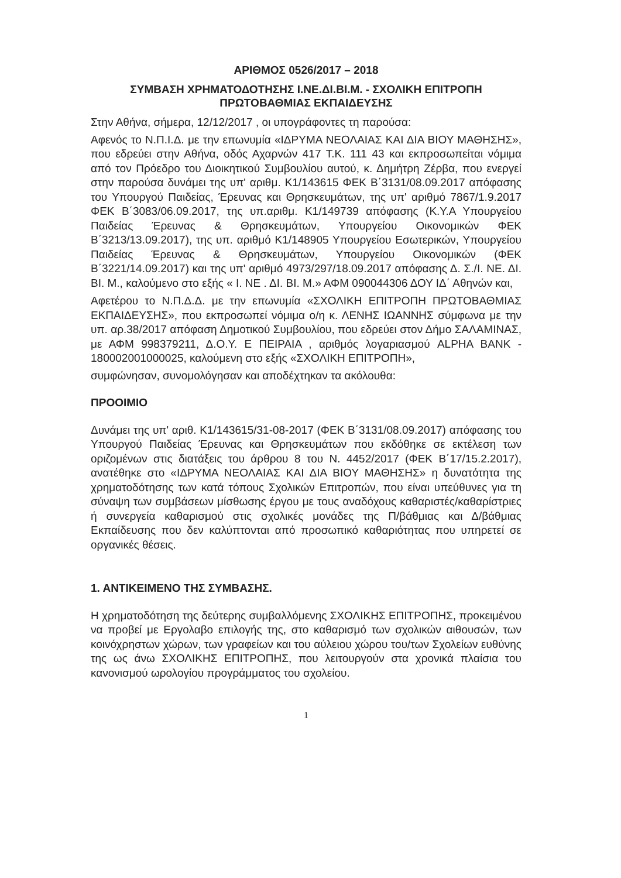ΑΡΙΘΜΟΣ 0526/2017 – 2018
ΣΥΜΒΑΣΗ ΧΡΗΜΑΤΟΔΟΤΗΣΗΣ Ι.ΝΕ.ΔΙ.ΒΙ.Μ. - ΣΧΟΛΙΚΗ ΕΠΙΤΡΟΠΗ
ΠΡΩΤΟΒΑΘΜΙΑΣ ΕΚΠΑΙΔΕΥΣΗΣ
Στην Αθήνα, σήμερα, 12/12/2017 , οι υπογράφοντες τη παρούσα:
Αφενός το Ν.Π.Ι.Δ. με την επωνυμία «ΙΔΡΥΜΑ ΝΕΟΛΑΙΑΣ ΚΑΙ ΔΙΑ ΒΙΟΥ ΜΑΘΗΣΗΣ», που εδρεύει στην Αθήνα, οδός Αχαρνών 417 Τ.Κ. 111 43 και εκπροσωπείται νόμιμα από τον Πρόεδρο του Διοικητικού Συμβουλίου αυτού, κ. Δημήτρη Ζέρβα, που ενεργεί στην παρούσα δυνάμει της υπ' αριθμ. Κ1/143615 ΦΕΚ Β΄3131/08.09.2017 απόφασης του Υπουργού Παιδείας, Έρευνας και Θρησκευμάτων, της υπ' αριθμό 7867/1.9.2017 ΦΕΚ Β΄3083/06.09.2017, της υπ.αριθμ. Κ1/149739 απόφασης (Κ.Υ.Α Υπουργείου Παιδείας Έρευνας & Θρησκευμάτων, Υπουργείου Οικονομικών ΦΕΚ Β΄3213/13.09.2017), της υπ. αριθμό Κ1/148905 Υπουργείου Εσωτερικών, Υπουργείου Παιδείας Έρευνας & Θρησκευμάτων, Υπουργείου Οικονομικών (ΦΕΚ Β΄3221/14.09.2017) και της υπ' αριθμό 4973/297/18.09.2017 απόφασης Δ. Σ./Ι. ΝΕ. ΔΙ. ΒΙ. Μ., καλούμενο στο εξής « Ι. ΝΕ . ΔΙ. ΒΙ. Μ.» ΑΦΜ 090044306 ΔΟΥ ΙΔ΄ Αθηνών και,
Αφετέρου το Ν.Π.Δ.Δ. με την επωνυμία «ΣΧΟΛΙΚΗ ΕΠΙΤΡΟΠΗ ΠΡΩΤΟΒΑΘΜΙΑΣ ΕΚΠΑΙΔΕΥΣΗΣ», που εκπροσωπεί νόμιμα ο/η κ. ΛΕΝΗΣ ΙΩΑΝΝΗΣ σύμφωνα με την υπ. αρ.38/2017 απόφαση Δημοτικού Συμβουλίου, που εδρεύει στον Δήμο ΣΑΛΑΜΙΝΑΣ, με ΑΦΜ 998379211, Δ.Ο.Υ. Ε ΠΕΙΡΑΙΑ , αριθμός λογαριασμού ALPHA BANK - 180002001000025, καλούμενη στο εξής «ΣΧΟΛΙΚΗ ΕΠΙΤΡΟΠΗ»,
συμφώνησαν, συνομολόγησαν και αποδέχτηκαν τα ακόλουθα:
ΠΡΟΟΙΜΙΟ
Δυνάμει της υπ' αριθ. Κ1/143615/31-08-2017 (ΦΕΚ Β΄3131/08.09.2017) απόφασης του Υπουργού Παιδείας Έρευνας και Θρησκευμάτων που εκδόθηκε σε εκτέλεση των οριζομένων στις διατάξεις του άρθρου 8 του Ν. 4452/2017 (ΦΕΚ Β΄17/15.2.2017), ανατέθηκε στο «ΙΔΡΥΜΑ ΝΕΟΛΑΙΑΣ ΚΑΙ ΔΙΑ ΒΙΟΥ ΜΑΘΗΣΗΣ» η δυνατότητα της χρηματοδότησης των κατά τόπους Σχολικών Επιτροπών, που είναι υπεύθυνες για τη σύναψη των συμβάσεων μίσθωσης έργου με τους αναδόχους καθαριστές/καθαρίστριες ή συνεργεία καθαρισμού στις σχολικές μονάδες της Π/βάθμιας και Δ/βάθμιας Εκπαίδευσης που δεν καλύπτονται από προσωπικό καθαριότητας που υπηρετεί σε οργανικές θέσεις.
1. ΑΝΤΙΚΕΙΜΕΝΟ ΤΗΣ ΣΥΜΒΑΣΗΣ.
Η χρηματοδότηση της δεύτερης συμβαλλόμενης ΣΧΟΛΙΚΗΣ ΕΠΙΤΡΟΠΗΣ, προκειμένου να προβεί με Εργολαβο επιλογής της, στο καθαρισμό των σχολικών αιθουσών, των κοινόχρηστων χώρων, των γραφείων και του αύλειου χώρου του/των Σχολείων ευθύνης της ως άνω ΣΧΟΛΙΚΗΣ ΕΠΙΤΡΟΠΗΣ, που λειτουργούν στα χρονικά πλαίσια του κανονισμού ωρολογίου προγράμματος του σχολείου.
1